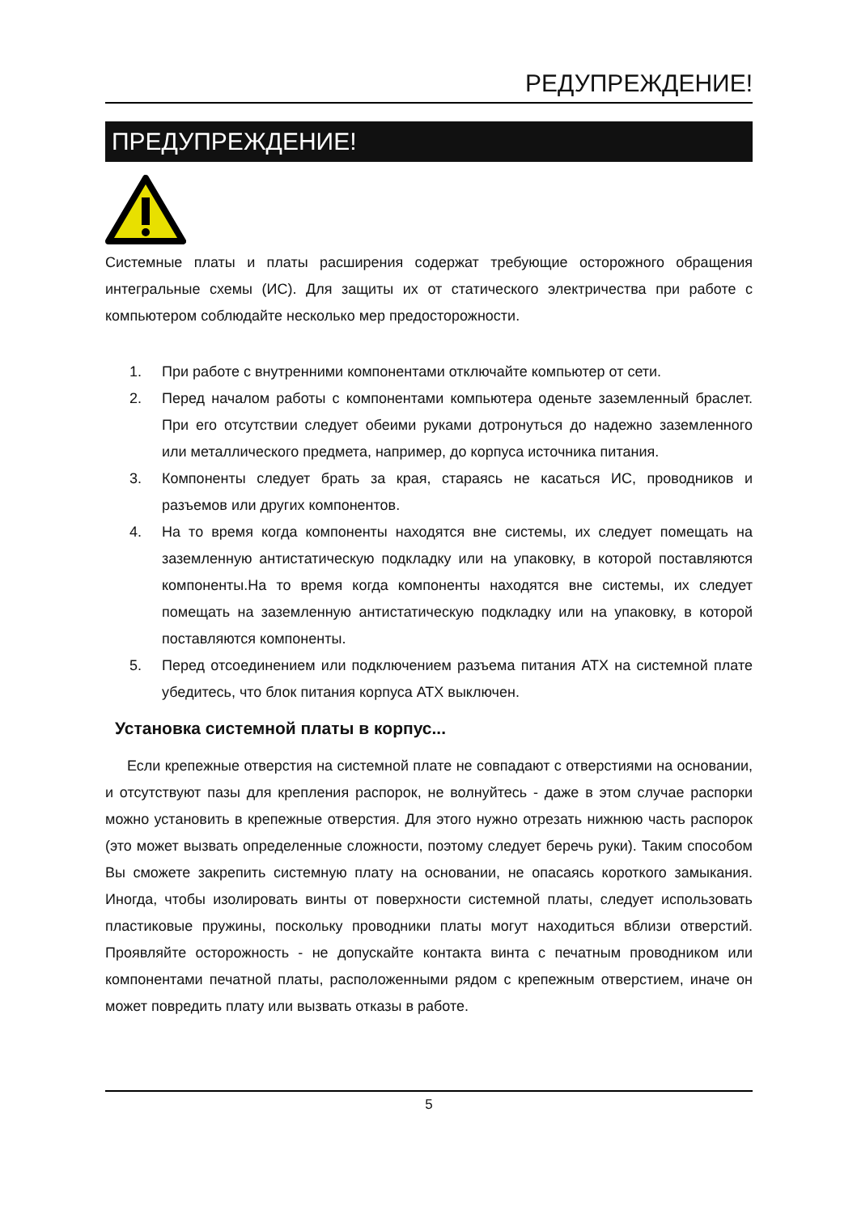РЕДУПРЕЖДЕНИЕ!
ПРЕДУПРЕЖДЕНИЕ!
Системные платы и платы расширения содержат требующие осторожного обращения интегральные схемы (ИС). Для защиты их от статического электричества при работе с компьютером соблюдайте несколько мер предосторожности.
1. При работе с внутренними компонентами отключайте компьютер от сети.
2. Перед началом работы с компонентами компьютера оденьте заземленный браслет. При его отсутствии следует обеими руками дотронуться до надежно заземленного или металлического предмета, например, до корпуса источника питания.
3. Компоненты следует брать за края, стараясь не касаться ИС, проводников и разъемов или других компонентов.
4. На то время когда компоненты находятся вне системы, их следует помещать на заземленную антистатическую подкладку или на упаковку, в которой поставляются компоненты.На то время когда компоненты находятся вне системы, их следует помещать на заземленную антистатическую подкладку или на упаковку, в которой поставляются компоненты.
5. Перед отсоединением или подключением разъема питания ATX на системной плате убедитесь, что блок питания корпуса ATX выключен.
Установка системной платы в корпус...
Если крепежные отверстия на системной плате не совпадают с отверстиями на основании, и отсутствуют пазы для крепления распорок, не волнуйтесь - даже в этом случае распорки можно установить в крепежные отверстия. Для этого нужно отрезать нижнюю часть распорок (это может вызвать определенные сложности, поэтому следует беречь руки). Таким способом Вы сможете закрепить системную плату на основании, не опасаясь короткого замыкания. Иногда, чтобы изолировать винты от поверхности системной платы, следует использовать пластиковые пружины, поскольку проводники платы могут находиться вблизи отверстий. Проявляйте осторожность - не допускайте контакта винта с печатным проводником или компонентами печатной платы, расположенными рядом с крепежным отверстием, иначе он может повредить плату или вызвать отказы в работе.
5